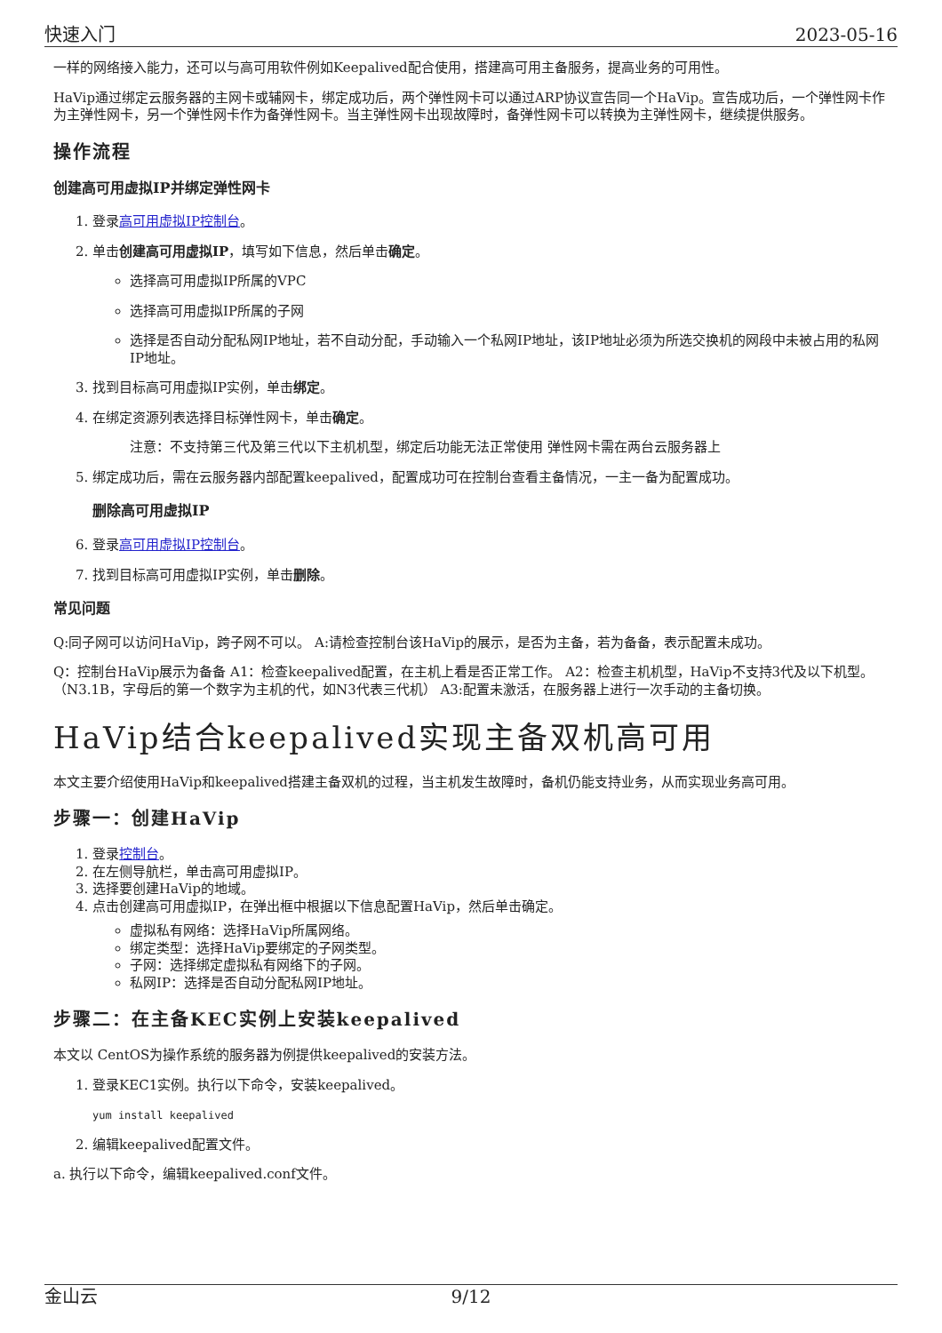快速入门 2023-05-16
一样的网络接入能力，还可以与高可用软件例如Keepalived配合使用，搭建高可用主备服务，提高业务的可用性。
HaVip通过绑定云服务器的主网卡或辅网卡，绑定成功后，两个弹性网卡可以通过ARP协议宣告同一个HaVip。宣告成功后，一个弹性网卡作为主弹性网卡，另一个弹性网卡作为备弹性网卡。当主弹性网卡出现故障时，备弹性网卡可以转换为主弹性网卡，继续提供服务。
操作流程
创建高可用虚拟IP并绑定弹性网卡
1. 登录高可用虚拟IP控制台。
2. 单击创建高可用虚拟IP，填写如下信息，然后单击确定。
选择高可用虚拟IP所属的VPC
选择高可用虚拟IP所属的子网
选择是否自动分配私网IP地址，若不自动分配，手动输入一个私网IP地址，该IP地址必须为所选交换机的网段中未被占用的私网IP地址。
3. 找到目标高可用虚拟IP实例，单击绑定。
4. 在绑定资源列表选择目标弹性网卡，单击确定。
注意：不支持第三代及第三代以下主机机型，绑定后功能无法正常使用 弹性网卡需在两台云服务器上
5. 绑定成功后，需在云服务器内部配置keepalived，配置成功可在控制台查看主备情况，一主一备为配置成功。
删除高可用虚拟IP
6. 登录高可用虚拟IP控制台。
7. 找到目标高可用虚拟IP实例，单击删除。
常见问题
Q:同子网可以访问HaVip，跨子网不可以。 A:请检查控制台该HaVip的展示，是否为主备，若为备备，表示配置未成功。
Q：控制台HaVip展示为备备 A1：检查keepalived配置，在主机上看是否正常工作。 A2：检查主机机型，HaVip不支持3代及以下机型。（N3.1B，字母后的第一个数字为主机的代，如N3代表三代机） A3:配置未激活，在服务器上进行一次手动的主备切换。
HaVip结合keepalived实现主备双机高可用
本文主要介绍使用HaVip和keepalived搭建主备双机的过程，当主机发生故障时，备机仍能支持业务，从而实现业务高可用。
步骤一：创建HaVip
1. 登录控制台。
2. 在左侧导航栏，单击高可用虚拟IP。
3. 选择要创建HaVip的地域。
4. 点击创建高可用虚拟IP，在弹出框中根据以下信息配置HaVip，然后单击确定。
虚拟私有网络：选择HaVip所属网络。
绑定类型：选择HaVip要绑定的子网类型。
子网：选择绑定虚拟私有网络下的子网。
私网IP：选择是否自动分配私网IP地址。
步骤二：在主备KEC实例上安装keepalived
本文以 CentOS为操作系统的服务器为例提供keepalived的安装方法。
1. 登录KEC1实例。执行以下命令，安装keepalived。
yum install keepalived
2. 编辑keepalived配置文件。
a. 执行以下命令，编辑keepalived.conf文件。
金山云 9/12